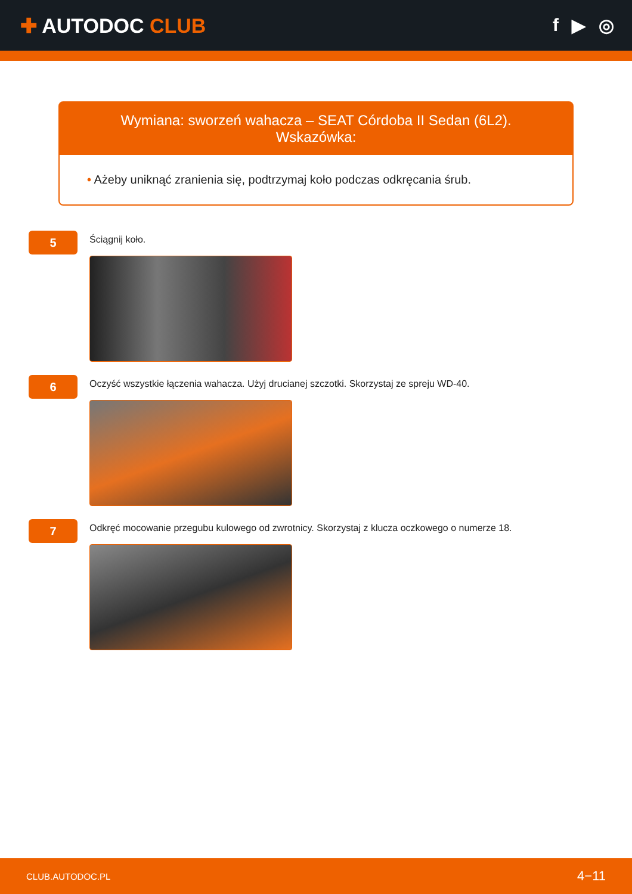✚ AUTODOC CLUB f ▶ ◎
Wymiana: sworzeń wahacza – SEAT Córdoba II Sedan (6L2). Wskazówka:
• Ażeby uniknąć zranienia się, podtrzymaj koło podczas odkręcania śrub.
5
Ściągnij koło.
6
Oczyść wszystkie łączenia wahacza. Użyj drucianej szczotki. Skorzystaj ze spreju WD-40.
7
Odkręć mocowanie przegubu kulowego od zwrotnicy. Skorzystaj z klucza oczkowego o numerze 18.
CLUB.AUTODOC.PL 4−11